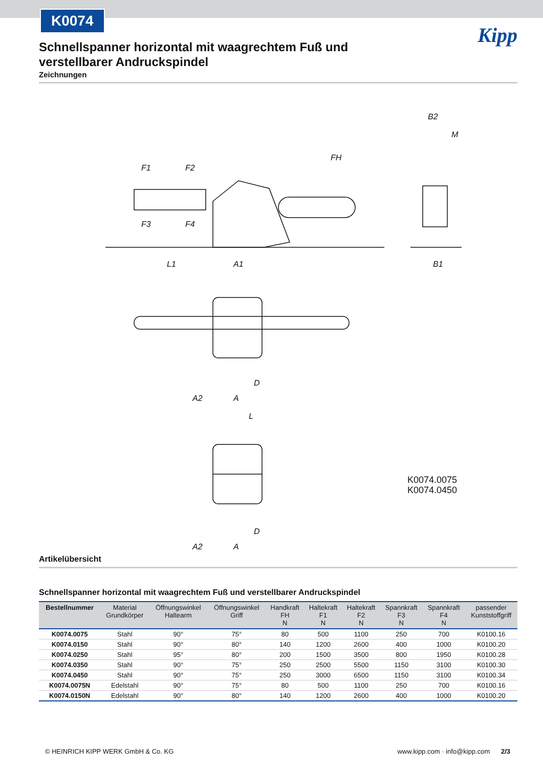K0074
Kipp
Schnellspanner horizontal mit waagrechtem Fuß und verstellbarer Andruckspindel
Zeichnungen
F1
F2
F3
F4
FH
L1
A1
B2
M
B1
D
A2
A
L
K0074.0075
K0074.0450
D
A2
A
Artikelübersicht
Schnellspanner horizontal mit waagrechtem Fuß und verstellbarer Andruckspindel
| Bestellnummer | Material Grundkörper | Öffnungswinkel Haltearm | Öffnungswinkel Griff | Handkraft FH N | Haltekraft F1 N | Haltekraft F2 N | Spannkraft F3 N | Spannkraft F4 N | passender Kunststoffgriff |
| --- | --- | --- | --- | --- | --- | --- | --- | --- | --- |
| K0074.0075 | Stahl | 90° | 75° | 80 | 500 | 1100 | 250 | 700 | K0100.16 |
| K0074.0150 | Stahl | 90° | 80° | 140 | 1200 | 2600 | 400 | 1000 | K0100.20 |
| K0074.0250 | Stahl | 95° | 80° | 200 | 1500 | 3500 | 800 | 1950 | K0100.28 |
| K0074.0350 | Stahl | 90° | 75° | 250 | 2500 | 5500 | 1150 | 3100 | K0100.30 |
| K0074.0450 | Stahl | 90° | 75° | 250 | 3000 | 6500 | 1150 | 3100 | K0100.34 |
| K0074.0075N | Edelstahl | 90° | 75° | 80 | 500 | 1100 | 250 | 700 | K0100.16 |
| K0074.0150N | Edelstahl | 90° | 80° | 140 | 1200 | 2600 | 400 | 1000 | K0100.20 |
© HEINRICH KIPP WERK GmbH & Co. KG www.kipp.com · info@kipp.com 2/3